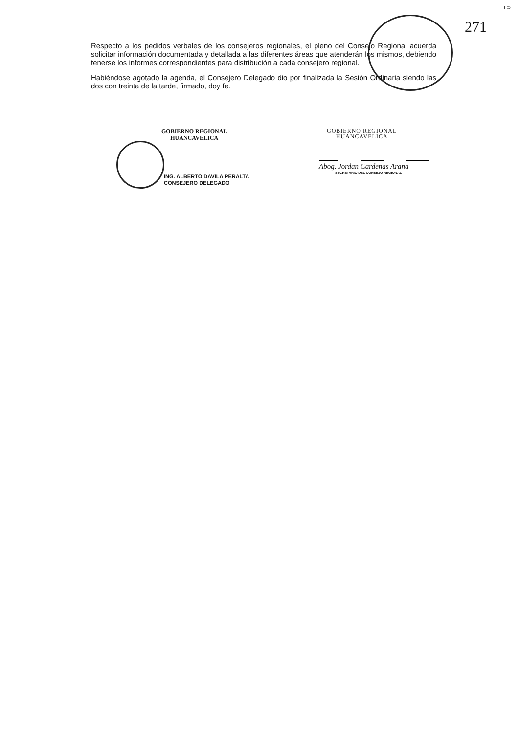I ⊃
271
Respecto a los pedidos verbales de los consejeros regionales, el pleno del Consejo Regional acuerda solicitar información documentada y detallada a las diferentes áreas que atenderán los mismos, debiendo tenerse los informes correspondientes para distribución a cada consejero regional.
Habiéndose agotado la agenda, el Consejero Delegado dio por finalizada la Sesión Ordinaria siendo las dos con treinta de la tarde, firmado, doy fe.
GOBIERNO REGIONAL
HUANCAVELICA
ING. ALBERTO DAVILA PERALTA
CONSEJERO DELEGADO
GOBIERNO REGIONAL
HUANCAVELICA
Abog. Jordan Cardenas Arana
SECRETARIO DEL CONSEJO REGIONAL